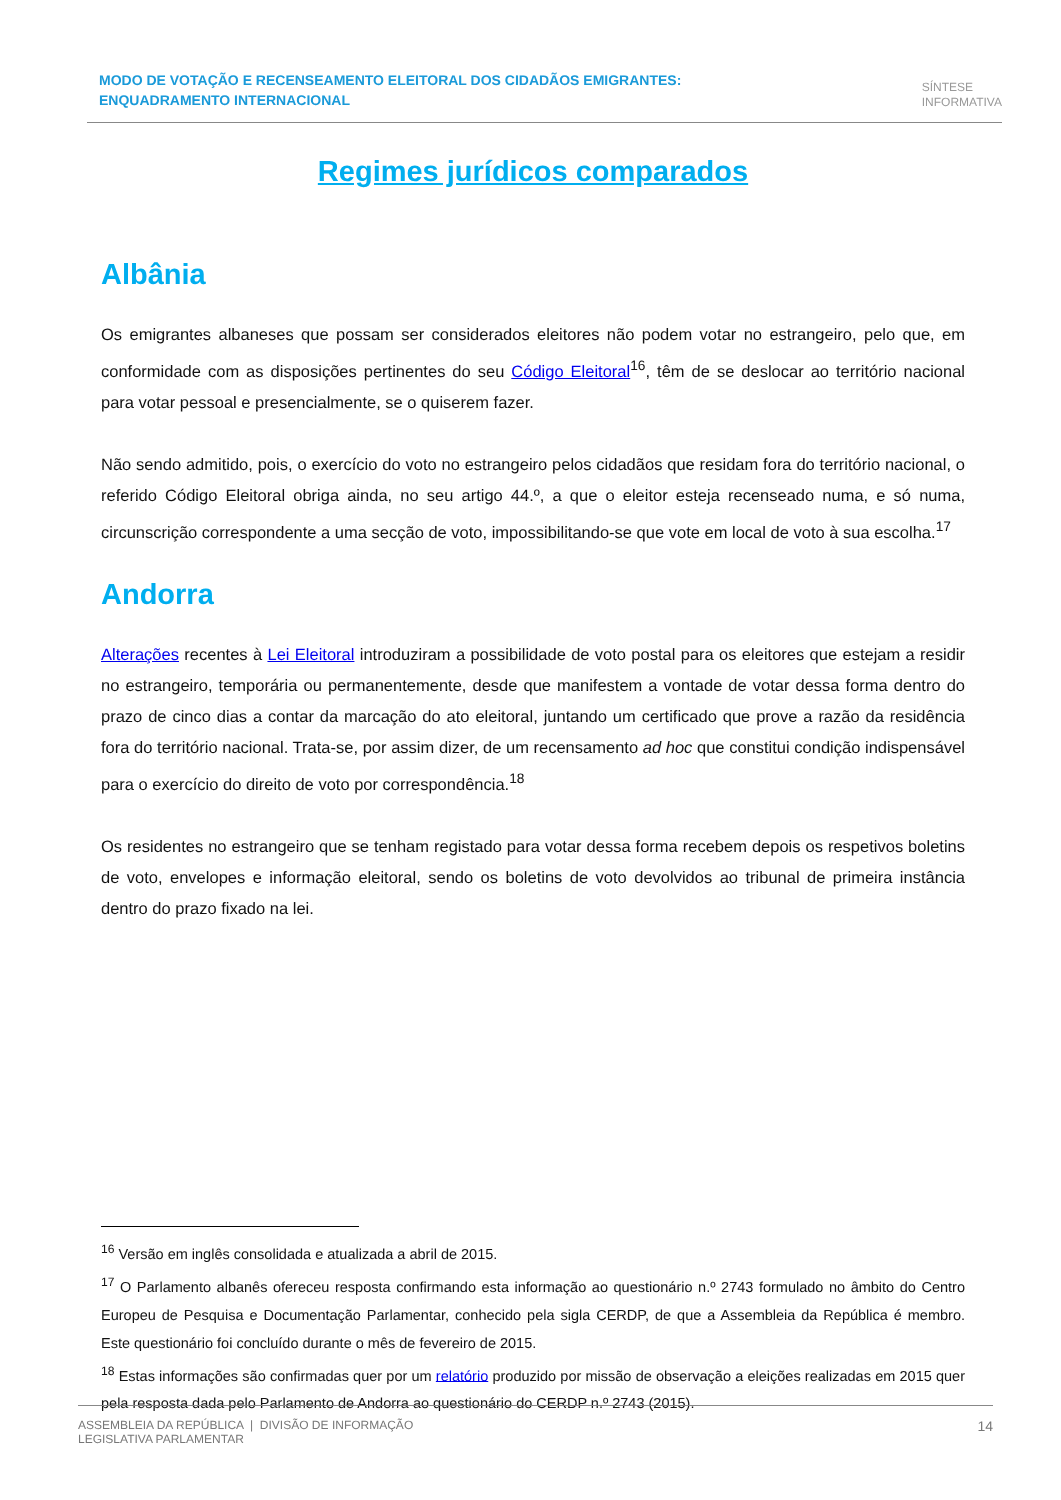MODO DE VOTAÇÃO E RECENSEAMENTO ELEITORAL DOS CIDADÃOS EMIGRANTES: ENQUADRAMENTO INTERNACIONAL
SÍNTESE
INFORMATIVA
Regimes jurídicos comparados
Albânia
Os emigrantes albaneses que possam ser considerados eleitores não podem votar no estrangeiro, pelo que, em conformidade com as disposições pertinentes do seu Código Eleitoral<sup>16</sup>, têm de se deslocar ao território nacional para votar pessoal e presencialmente, se o quiserem fazer.
Não sendo admitido, pois, o exercício do voto no estrangeiro pelos cidadãos que residam fora do território nacional, o referido Código Eleitoral obriga ainda, no seu artigo 44.º, a que o eleitor esteja recenseado numa, e só numa, circunscrição correspondente a uma secção de voto, impossibilitando-se que vote em local de voto à sua escolha.<sup>17</sup>
Andorra
Alterações recentes à Lei Eleitoral introduziram a possibilidade de voto postal para os eleitores que estejam a residir no estrangeiro, temporária ou permanentemente, desde que manifestem a vontade de votar dessa forma dentro do prazo de cinco dias a contar da marcação do ato eleitoral, juntando um certificado que prove a razão da residência fora do território nacional. Trata-se, por assim dizer, de um recensamento ad hoc que constitui condição indispensável para o exercício do direito de voto por correspondência.<sup>18</sup>
Os residentes no estrangeiro que se tenham registado para votar dessa forma recebem depois os respetivos boletins de voto, envelopes e informação eleitoral, sendo os boletins de voto devolvidos ao tribunal de primeira instância dentro do prazo fixado na lei.
<sup>16</sup> Versão em inglês consolidada e atualizada a abril de 2015.
<sup>17</sup> O Parlamento albanês ofereceu resposta confirmando esta informação ao questionário n.º 2743 formulado no âmbito do Centro Europeu de Pesquisa e Documentação Parlamentar, conhecido pela sigla CERDP, de que a Assembleia da República é membro. Este questionário foi concluído durante o mês de fevereiro de 2015.
<sup>18</sup> Estas informações são confirmadas quer por um relatório produzido por missão de observação a eleições realizadas em 2015 quer pela resposta dada pelo Parlamento de Andorra ao questionário do CERDP n.º 2743 (2015).
ASSEMBLEIA DA REPÚBLICA | DIVISÃO DE INFORMAÇÃO
LEGISLATIVA PARLAMENTAR
14